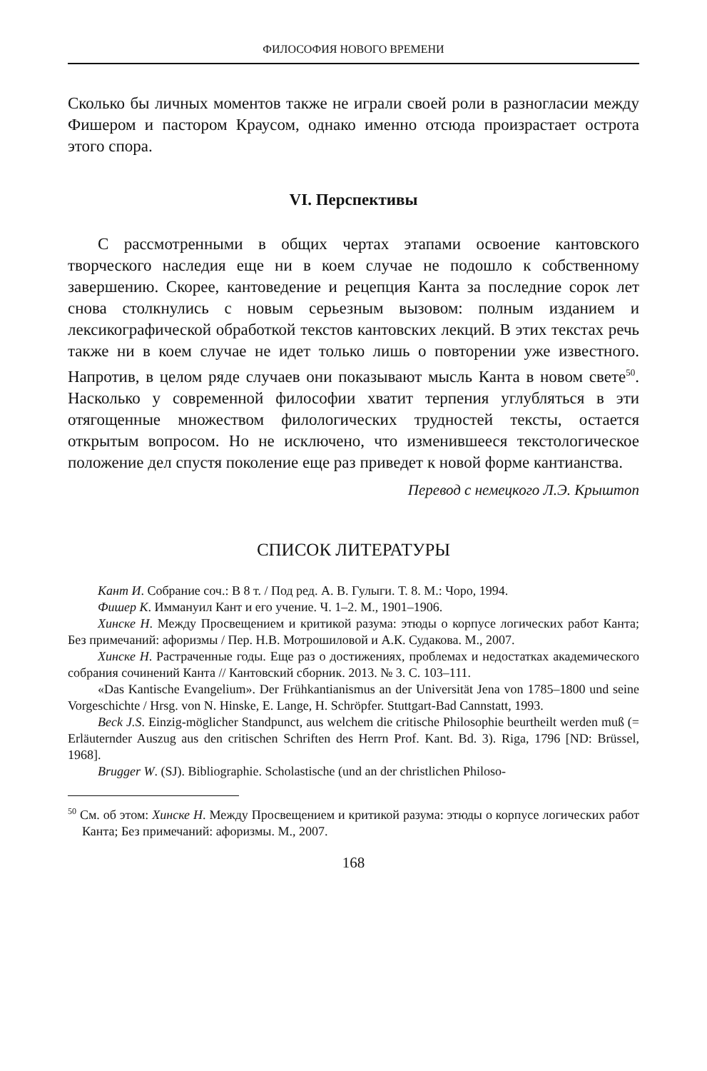ФИЛОСОФИЯ НОВОГО ВРЕМЕНИ
Сколько бы личных моментов также не играли своей роли в разногласии между Фишером и пастором Краусом, однако именно отсюда произрастает острота этого спора.
VI. Перспективы
С рассмотренными в общих чертах этапами освоение кантовского творческого наследия еще ни в коем случае не подошло к собственному завершению. Скорее, кантоведение и рецепция Канта за последние сорок лет снова столкнулись с новым серьезным вызовом: полным изданием и лексикографической обработкой текстов кантовских лекций. В этих текстах речь также ни в коем случае не идет только лишь о повторении уже известного. Напротив, в целом ряде случаев они показывают мысль Канта в новом свете<sup>50</sup>. Насколько у современной философии хватит терпения углубляться в эти отягощенные множеством филологических трудностей тексты, остается открытым вопросом. Но не исключено, что изменившееся текстологическое положение дел спустя поколение еще раз приведет к новой форме кантианства.
Перевод с немецкого Л.Э. Крыштоп
СПИСОК ЛИТЕРАТУРЫ
Кант И. Собрание соч.: В 8 т. / Под ред. А. В. Гулыги. Т. 8. М.: Чоро, 1994.
Фишер К. Иммануил Кант и его учение. Ч. 1–2. М., 1901–1906.
Хинске Н. Между Просвещением и критикой разума: этюды о корпусе логических работ Канта; Без примечаний: афоризмы / Пер. Н.В. Мотрошиловой и А.К. Судакова. М., 2007.
Хинске Н. Растраченные годы. Еще раз о достижениях, проблемах и недостатках академического собрания сочинений Канта // Кантовский сборник. 2013. № 3. С. 103–111.
«Das Kantische Evangelium». Der Frühkantianismus an der Universität Jena von 1785–1800 und seine Vorgeschichte / Hrsg. von N. Hinske, E. Lange, H. Schröpfer. Stuttgart-Bad Cannstatt, 1993.
Beck J.S. Einzig-möglicher Standpunct, aus welchem die critische Philosophie beurtheilt werden muß (= Erläuternder Auszug aus den critischen Schriften des Herrn Prof. Kant. Bd. 3). Riga, 1796 [ND: Brüssel, 1968].
Brugger W. (SJ). Bibliographie. Scholastische (und an der christlichen Philoso-
<sup>50</sup> См. об этом: Хинске Н. Между Просвещением и критикой разума: этюды о корпусе логических работ Канта; Без примечаний: афоризмы. М., 2007.
168